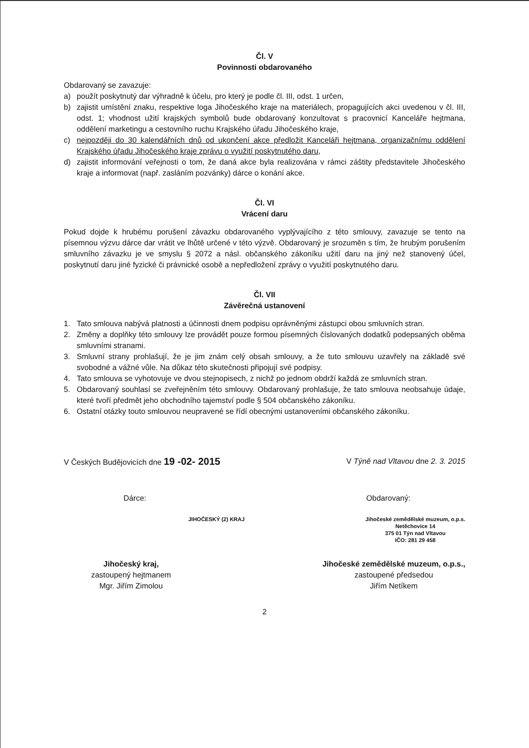Čl. V
Povinnosti obdarovaného
Obdarovaný se zavazuje:
a) použít poskytnutý dar výhradně k účelu, pro který je podle čl. III, odst. 1 určen,
b) zajistit umístění znaku, respektive loga Jihočeského kraje na materiálech, propagujících akci uvedenou v čl. III, odst. 1; vhodnost užití krajských symbolů bude obdarovaný konzultovat s pracovnicí Kanceláře hejtmana, oddělení marketingu a cestovního ruchu Krajského úřadu Jihočeského kraje,
c) nejpozději do 30 kalendářních dnů od ukončení akce předložit Kanceláři hejtmana, organizačnímu oddělení Krajského úřadu Jihočeského kraje zprávu o využití poskytnutého daru,
d) zajistit informování veřejnosti o tom, že daná akce byla realizována v rámci záštity představitele Jihočeského kraje a informovat (např. zasláním pozvánky) dárce o konání akce.
Čl. VI
Vrácení daru
Pokud dojde k hrubému porušení závazku obdarovaného vyplývajícího z této smlouvy, zavazuje se tento na písemnou výzvu dárce dar vrátit ve lhůtě určené v této výzvě. Obdarovaný je srozuměn s tím, že hrubým porušením smluvního závazku je ve smyslu § 2072 a násl. občanského zákoníku užití daru na jiný než stanovený účel, poskytnutí daru jiné fyzické či právnické osobě a nepředložení zprávy o využití poskytnutého daru.
Čl. VII
Závěrečná ustanovení
1. Tato smlouva nabývá platnosti a účinnosti dnem podpisu oprávněnými zástupci obou smluvních stran.
2. Změny a doplňky této smlouvy lze provádět pouze formou písemných číslovaných dodatků podepsaných oběma smluvními stranami.
3. Smluvní strany prohlašují, že je jim znám celý obsah smlouvy, a že tuto smlouvu uzavřely na základě své svobodné a vážné vůle. Na důkaz této skutečnosti připojují své podpisy.
4. Tato smlouva se vyhotovuje ve dvou stejnopisech, z nichž po jednom obdrží každá ze smluvních stran.
5. Obdarovaný souhlasí se zveřejněním této smlouvy. Obdarovaný prohlašuje, že tato smlouva neobsahuje údaje, které tvoří předmět jeho obchodního tajemství podle § 504 občanského zákoníku.
6. Ostatní otázky touto smlouvou neupravené se řídí obecnými ustanoveními občanského zákoníku.
V Českých Budějovicích dne 19 -02- 2015
V Týně nad Vltavou dne 2. 3. 2015
Dárce: Obdarovaný:
JIHOČESKÝ (2) KRAJ Jihočeské zemědělské muzeum, o.p.s.
Netěchovice 14
375 01 Týn nad Vltavou
IČO: 281 29 458
Jihočeský kraj,
zastoupený hejtmanem
Mgr. Jiřím Zimolou
Jihočeské zemědělské muzeum, o.p.s.,
zastoupené předsedou
Jiřím Netíkem
2